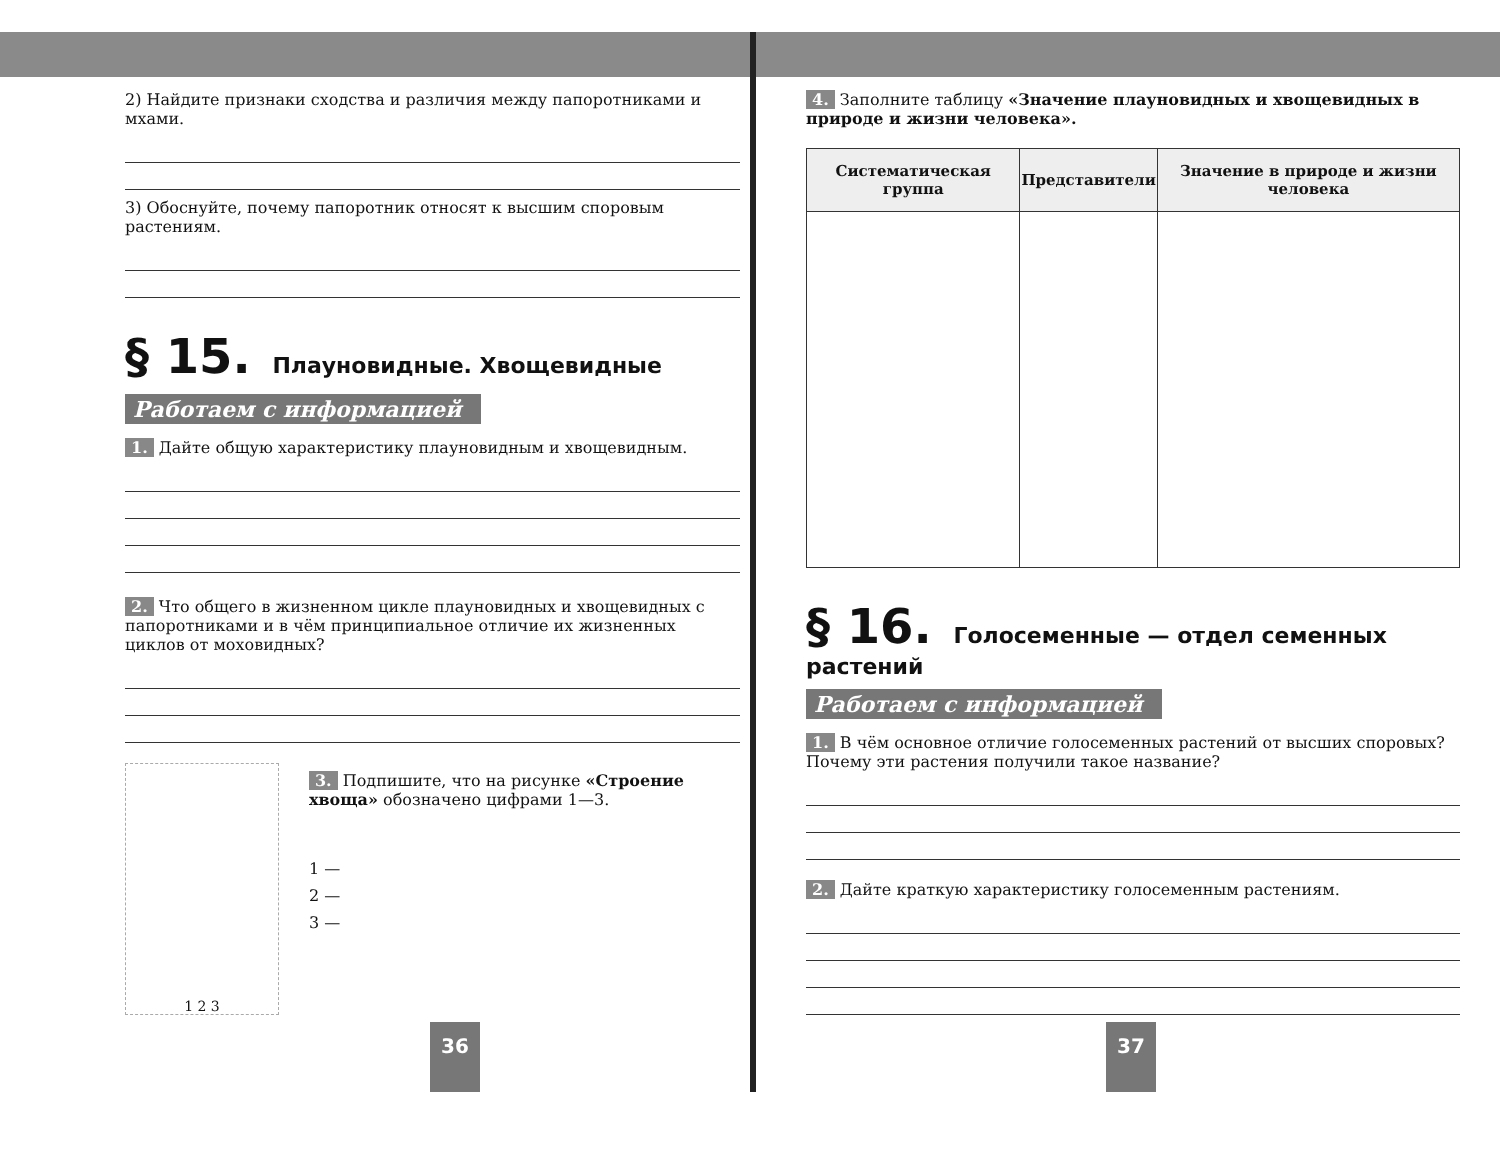2) Найдите признаки сходства и различия между папоротниками и мхами.
3) Обоснуйте, почему папоротник относят к высшим споровым растениям.
§ 15. Плауновидные. Хвощевидные
Работаем с информацией
1. Дайте общую характеристику плауновидным и хвощевидным.
2. Что общего в жизненном цикле плауновидных и хвощевидных с папоротниками и в чём принципиальное отличие их жизненных циклов от моховидных?
1 2 3
3. Подпишите, что на рисунке «Строение хвоща» обозначено цифрами 1—3.
1 —
2 —
3 —
36
4. Заполните таблицу «Значение плауновидных и хвощевидных в природе и жизни человека».
| Систематическая группа | Представители | Значение в природе и жизни человека |
| --- | --- | --- |
§ 16. Голосеменные — отдел семенных растений
Работаем с информацией
1. В чём основное отличие голосеменных растений от высших споровых? Почему эти растения получили такое название?
2. Дайте краткую характеристику голосеменным растениям.
37